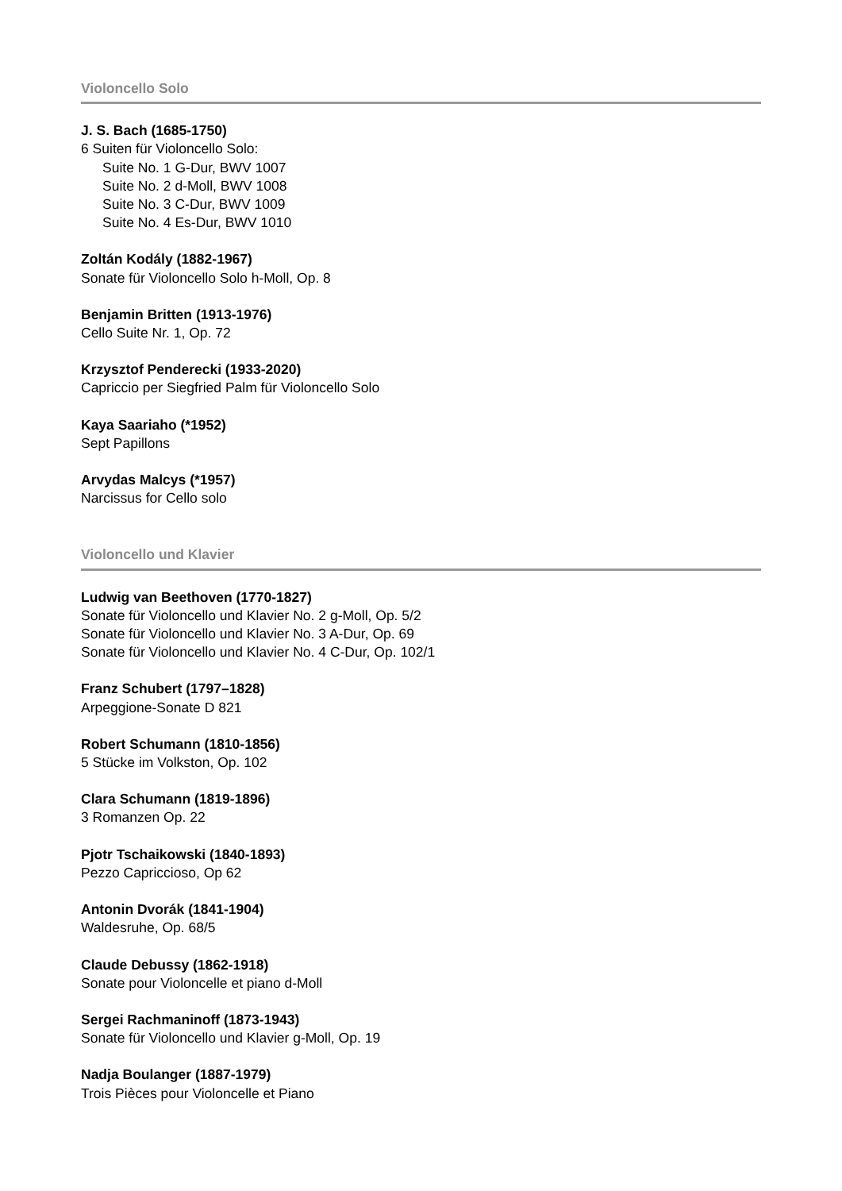Violoncello Solo
J. S. Bach (1685-1750)
6 Suiten für Violoncello Solo:
Suite No. 1 G-Dur, BWV 1007
Suite No. 2 d-Moll, BWV 1008
Suite No. 3 C-Dur, BWV 1009
Suite No. 4 Es-Dur, BWV 1010
Zoltán Kodály (1882-1967)
Sonate für Violoncello Solo h-Moll, Op. 8
Benjamin Britten (1913-1976)
Cello Suite Nr. 1, Op. 72
Krzysztof Penderecki (1933-2020)
Capriccio per Siegfried Palm für Violoncello Solo
Kaya Saariaho (*1952)
Sept Papillons
Arvydas Malcys (*1957)
Narcissus for Cello solo
Violoncello und Klavier
Ludwig van Beethoven (1770-1827)
Sonate für Violoncello und Klavier No. 2 g-Moll, Op. 5/2
Sonate für Violoncello und Klavier No. 3 A-Dur, Op. 69
Sonate für Violoncello und Klavier No. 4 C-Dur, Op. 102/1
Franz Schubert (1797–1828)
Arpeggione-Sonate D 821
Robert Schumann (1810-1856)
5 Stücke im Volkston, Op. 102
Clara Schumann (1819-1896)
3 Romanzen Op. 22
Pjotr Tschaikowski (1840-1893)
Pezzo Capriccioso, Op 62
Antonin Dvorák (1841-1904)
Waldesruhe, Op. 68/5
Claude Debussy (1862-1918)
Sonate pour Violoncelle et piano d-Moll
Sergei Rachmaninoff (1873-1943)
Sonate für Violoncello und Klavier g-Moll, Op. 19
Nadja Boulanger (1887-1979)
Trois Pièces pour Violoncelle et Piano